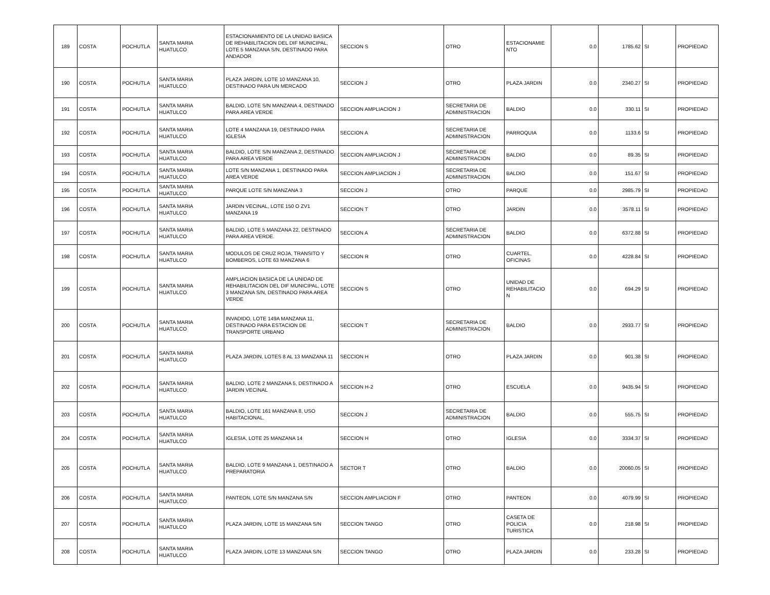| 189 | COSTA | POCHUTLA | SANTA MARIA HUATULCO | ESTACIONAMIENTO DE LA UNIDAD BASICA DE REHABILITACION DEL DIF MUNICIPAL, LOTE 5 MANZANA S/N, DESTINADO PARA ANDADOR | SECCION S | OTRO | ESTACIONAMIE NTO | 0.0 | 1785.62 | SI | PROPIEDAD |
| 190 | COSTA | POCHUTLA | SANTA MARIA HUATULCO | PLAZA JARDIN, LOTE 10 MANZANA 10, DESTINADO PARA UN MERCADO | SECCION J | OTRO | PLAZA JARDIN | 0.0 | 2340.27 | SI | PROPIEDAD |
| 191 | COSTA | POCHUTLA | SANTA MARIA HUATULCO | BALDIO, LOTE S/N MANZANA 4, DESTINADO PARA AREA VERDE | SECCION AMPLIACION J | SECRETARIA DE ADMINISTRACION | BALDIO | 0.0 | 330.11 | SI | PROPIEDAD |
| 192 | COSTA | POCHUTLA | SANTA MARIA HUATULCO | LOTE 4 MANZANA 19, DESTINADO PARA IGLESIA | SECCION A | SECRETARIA DE ADMINISTRACION | PARROQUIA | 0.0 | 1133.6 | SI | PROPIEDAD |
| 193 | COSTA | POCHUTLA | SANTA MARIA HUATULCO | BALDIO, LOTE S/N MANZANA 2, DESTINADO PARA AREA VERDE | SECCION AMPLIACION J | SECRETARIA DE ADMINISTRACION | BALDIO | 0.0 | 89.35 | SI | PROPIEDAD |
| 194 | COSTA | POCHUTLA | SANTA MARIA HUATULCO | LOTE S/N MANZANA 1, DESTINADO PARA AREA VERDE | SECCION AMPLIACION J | SECRETARIA DE ADMINISTRACION | BALDIO | 0.0 | 151.67 | SI | PROPIEDAD |
| 195 | COSTA | POCHUTLA | SANTA MARIA HUATULCO | PARQUE LOTE S/N MANZANA 3 | SECCION J | OTRO | PARQUE | 0.0 | 2985.79 | SI | PROPIEDAD |
| 196 | COSTA | POCHUTLA | SANTA MARIA HUATULCO | JARDIN VECINAL, LOTE 150 O ZV1 MANZANA 19 | SECCION T | OTRO | JARDIN | 0.0 | 3578.11 | SI | PROPIEDAD |
| 197 | COSTA | POCHUTLA | SANTA MARIA HUATULCO | BALDIO, LOTE 5 MANZANA 22, DESTINADO PARA AREA VERDE. | SECCION A | SECRETARIA DE ADMINISTRACION | BALDIO | 0.0 | 6372.88 | SI | PROPIEDAD |
| 198 | COSTA | POCHUTLA | SANTA MARIA HUATULCO | MODULOS DE CRUZ ROJA, TRANSITO Y BOMBEROS, LOTE 63 MANZANA 6 | SECCION R | OTRO | CUARTEL, OFICINAS | 0.0 | 4228.84 | SI | PROPIEDAD |
| 199 | COSTA | POCHUTLA | SANTA MARIA HUATULCO | AMPLIACION BASICA DE LA UNIDAD DE REHABILITACION DEL DIF MUNICIPAL, LOTE 3 MANZANA S/N, DESTINADO PARA AREA VERDE | SECCION S | OTRO | UNIDAD DE REHABILITACIO N | 0.0 | 694.29 | SI | PROPIEDAD |
| 200 | COSTA | POCHUTLA | SANTA MARIA HUATULCO | INVADIDO, LOTE 149A MANZANA 11, DESTINADO PARA ESTACION DE TRANSPORTE URBANO | SECCION T | SECRETARIA DE ADMINISTRACION | BALDIO | 0.0 | 2933.77 | SI | PROPIEDAD |
| 201 | COSTA | POCHUTLA | SANTA MARIA HUATULCO | PLAZA JARDIN, LOTES 8 AL 13 MANZANA 11 | SECCION H | OTRO | PLAZA JARDIN | 0.0 | 901.38 | SI | PROPIEDAD |
| 202 | COSTA | POCHUTLA | SANTA MARIA HUATULCO | BALDIO, LOTE 2 MANZANA 5, DESTINADO A JARDIN VECINAL | SECCION H-2 | OTRO | ESCUELA | 0.0 | 9435.94 | SI | PROPIEDAD |
| 203 | COSTA | POCHUTLA | SANTA MARIA HUATULCO | BALDIO, LOTE 161 MANZANA 8, USO HABITACIONAL. | SECCION J | SECRETARIA DE ADMINISTRACION | BALDIO | 0.0 | 555.75 | SI | PROPIEDAD |
| 204 | COSTA | POCHUTLA | SANTA MARIA HUATULCO | IGLESIA, LOTE 25 MANZANA 14 | SECCION H | OTRO | IGLESIA | 0.0 | 3334.37 | SI | PROPIEDAD |
| 205 | COSTA | POCHUTLA | SANTA MARIA HUATULCO | BALDIO, LOTE 9 MANZANA 1, DESTINADO A PREPARATORIA | SECTOR T | OTRO | BALDIO | 0.0 | 20060.05 | SI | PROPIEDAD |
| 206 | COSTA | POCHUTLA | SANTA MARIA HUATULCO | PANTEON, LOTE S/N MANZANA S/N | SECCION AMPLIACION F | OTRO | PANTEON | 0.0 | 4079.99 | SI | PROPIEDAD |
| 207 | COSTA | POCHUTLA | SANTA MARIA HUATULCO | PLAZA JARDIN, LOTE 15 MANZANA S/N | SECCION TANGO | OTRO | CASETA DE POLICIA TURISTICA | 0.0 | 218.98 | SI | PROPIEDAD |
| 208 | COSTA | POCHUTLA | SANTA MARIA HUATULCO | PLAZA JARDIN, LOTE 13 MANZANA S/N | SECCION TANGO | OTRO | PLAZA JARDIN | 0.0 | 233.28 | SI | PROPIEDAD |